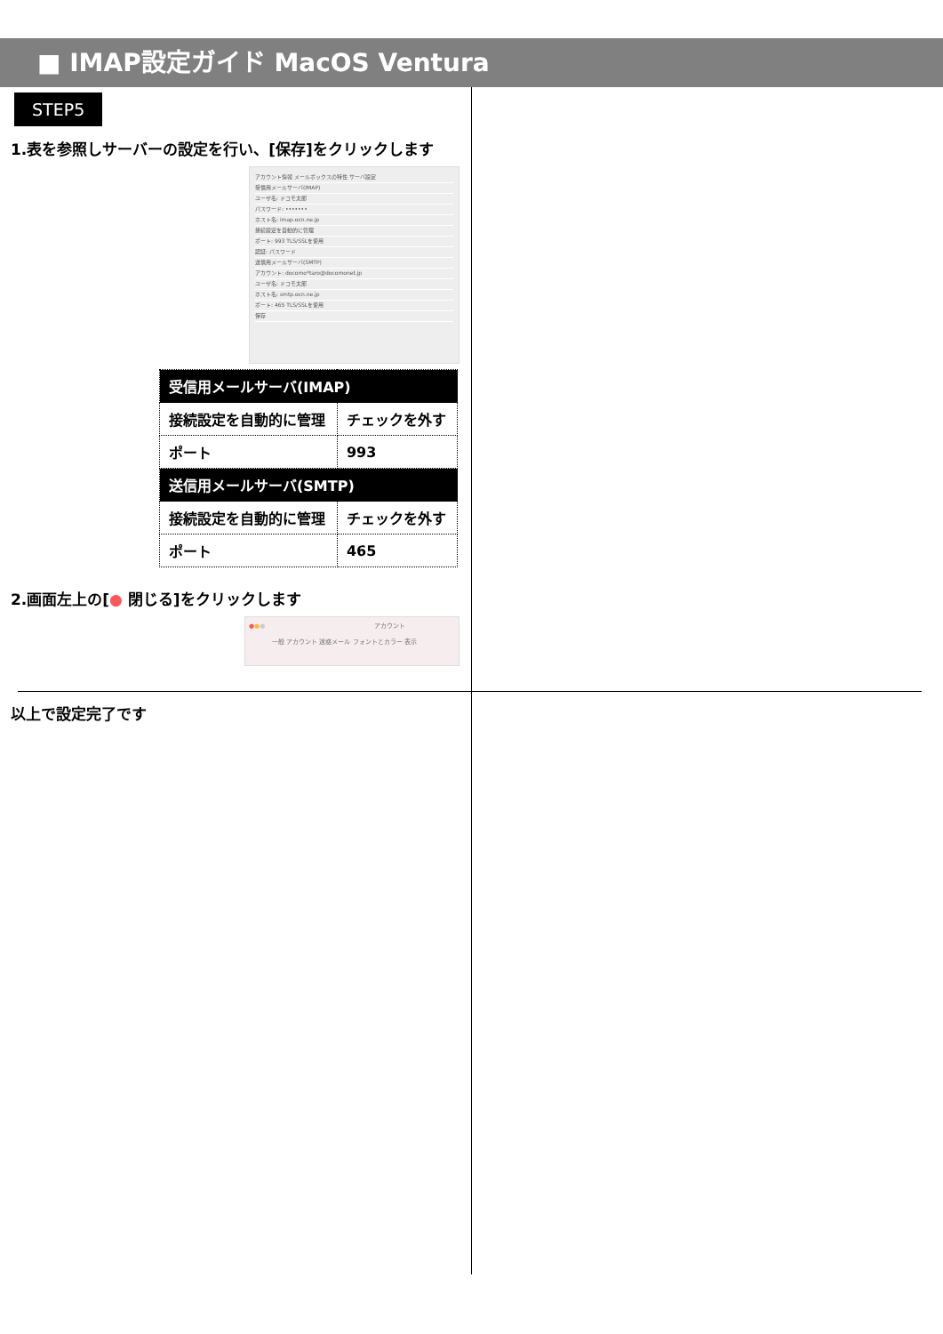■ IMAP設定ガイド MacOS Ventura
STEP5
1.表を参照しサーバーの設定を行い、[保存]をクリックします
アカウント情報 メールボックスの特性 サーバ設定
受信用メールサーバ(IMAP)
ユーザ名: ドコモ太郎
パスワード: •••••••
ホスト名: imap.ocn.ne.jp
接続設定を自動的に管理
ポート: 993 TLS/SSLを使用
認証: パスワード
送信用メールサーバ(SMTP)
アカウント: docomo*taro@docomonet.jp
ユーザ名: ドコモ太郎
ホスト名: smtp.ocn.ne.jp
ポート: 465 TLS/SSLを使用
保存
| 受信用メールサーバ(IMAP) | |
| --- | --- |
| 接続設定を自動的に管理 | チェックを外す |
| ポート | 993 |
| 送信用メールサーバ(SMTP) | |
| 接続設定を自動的に管理 | チェックを外す |
| ポート | 465 |
2.画面左上の[● 閉じる]をクリックします
●●● アカウント
一般 アカウント 迷惑メール フォントとカラー 表示
以上で設定完了です